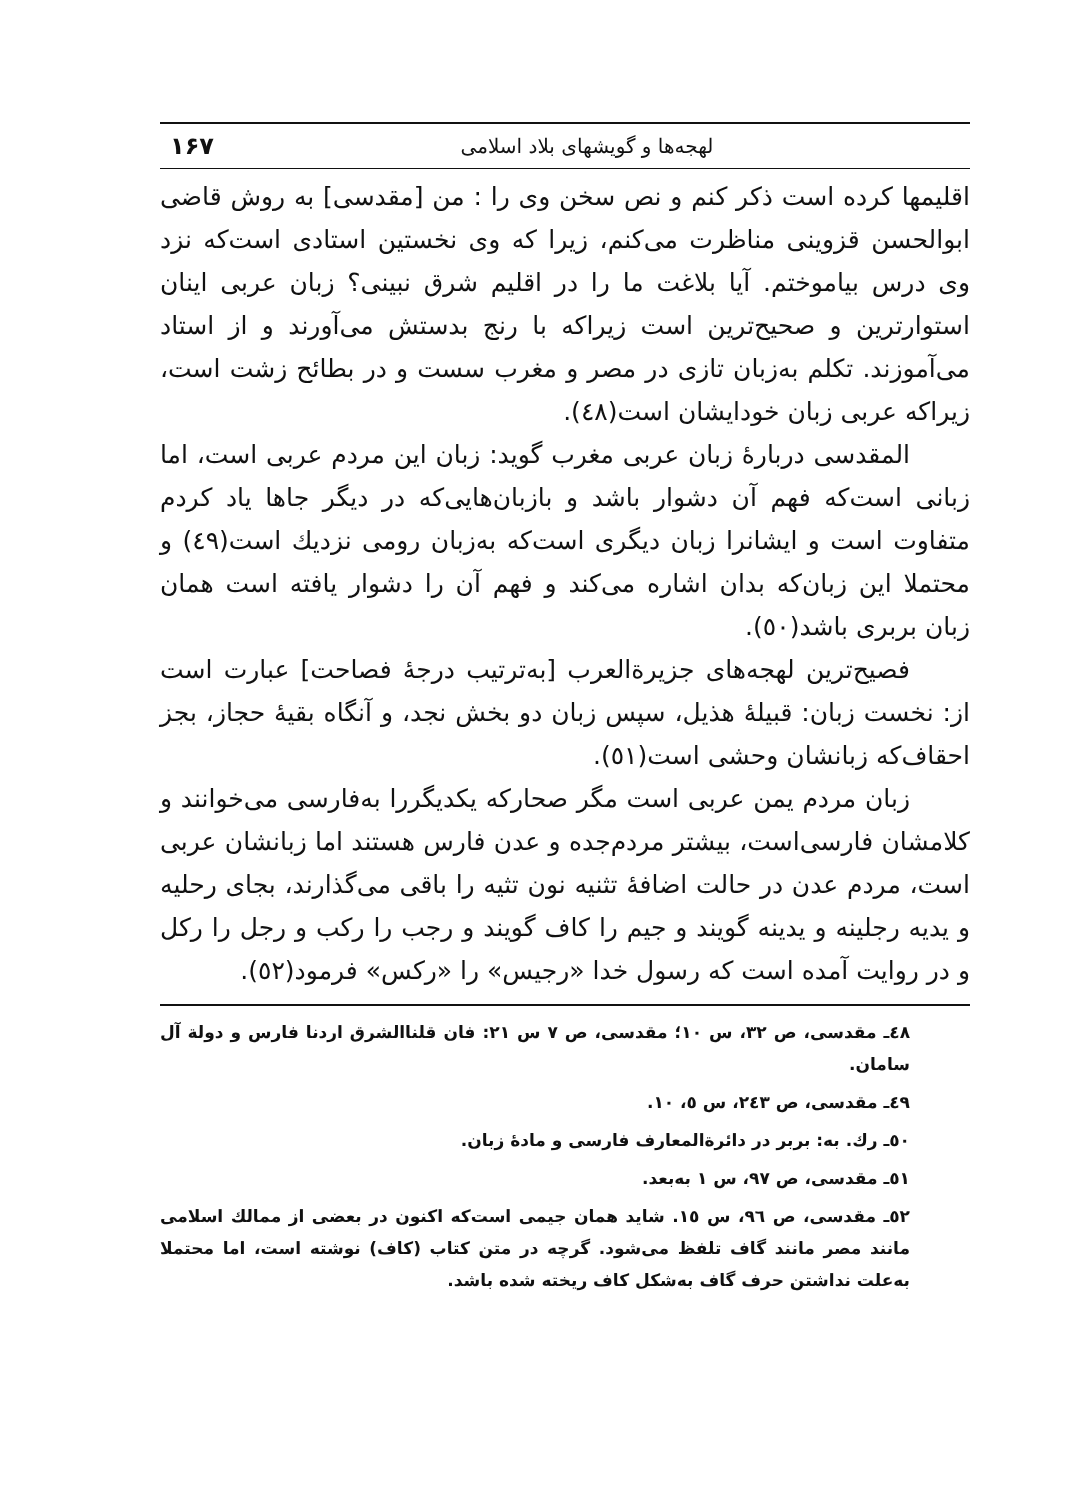لهجه‌ها و گویشهای بلاد اسلامی ۱۶۷
اقلیمها کرده است ذکر کنم و نص سخن وی را : من [مقدسی] به روش قاضی ابوالحسن قزوینی مناظرت می‌کنم، زیرا که وی نخستین استادی است‌که نزد وی درس بیاموختم. آیا بلاغت ما را در اقلیم شرق نبینی؟ زبان عربی اینان استوارترین و صحیح‌ترین است زیراکه با رنج بدستش می‌آورند و از استاد می‌آموزند. تکلم به‌زبان تازی در مصر و مغرب سست و در بطائح زشت است، زیراکه عربی زبان خودایشان است(٤٨).
المقدسی دربارۀ زبان عربی مغرب گوید: زبان این مردم عربی است، اما زبانی است‌که فهم آن دشوار باشد و بازبان‌هایی‌که در دیگر جاها یاد کردم متفاوت است و ایشانرا زبان دیگری است‌که به‌زبان رومی نزدیك است(٤٩) و محتملا این زبان‌که بدان اشاره می‌کند و فهم آن را دشوار یافته است همان زبان بربری باشد(٥٠).
فصیح‌ترین لهجه‌های جزیرةالعرب [به‌ترتیب درجۀ فصاحت] عبارت است از: نخست زبان: قبیلۀ هذیل، سپس زبان دو بخش نجد، و آنگاه بقیۀ حجاز، بجز احقاف‌که زبانشان وحشی است(٥١).
زبان مردم یمن عربی است مگر صحارکه یکدیگررا به‌فارسی می‌خوانند و کلامشان فارسی‌است، بیشتر مردم‌جده و عدن فارس هستند اما زبانشان عربی است، مردم عدن در حالت اضافۀ تثنیه نون تثیه را باقی می‌گذارند، بجای رحلیه و یدیه رجلینه و یدینه گویند و جیم را کاف گویند و رجب را رکب و رجل را رکل و در روایت آمده است که رسول خدا «رجیس» را «رکس» فرمود(٥٢).
٤٨ـ مقدسی، ص ٣٢، س ١٠؛ مقدسی، ص ٧ س ٢١: فان قلنا‌الشرق اردنا فارس و دولة آل سامان.
٤٩ـ مقدسی، ص ٢٤٣، س ٥، ١٠.
٥٠ـ رك. به: بربر در دائرةالمعارف فارسی و مادۀ زبان.
٥١ـ مقدسی، ص ٩٧، س ١ به‌بعد.
٥٢ـ مقدسی، ص ٩٦، س ١٥. شاید همان جیمی است‌که اکنون در بعضی از ممالك اسلامی مانند مصر مانند گاف تلفظ می‌شود. گرچه در متن کتاب (کاف) نوشته است، اما محتملا به‌علت نداشتن حرف گاف به‌شکل کاف ریخته شده باشد.